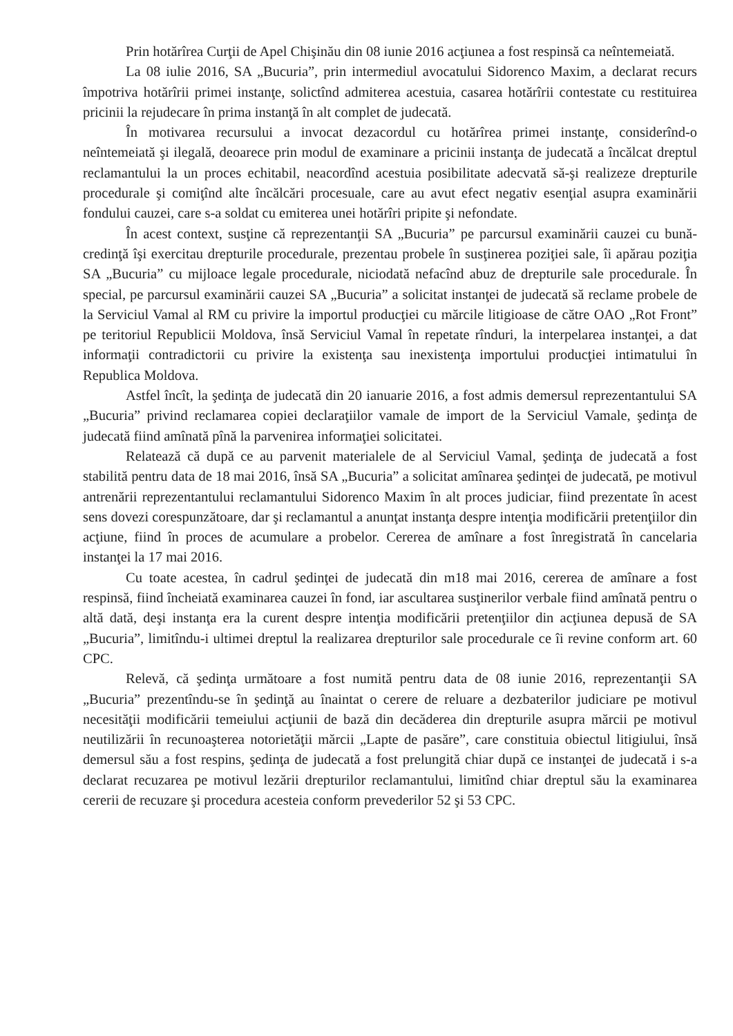Prin hotărîrea Curţii de Apel Chişinău din 08 iunie 2016 acţiunea a fost respinsă ca neîntemeiată.
La 08 iulie 2016, SA „Bucuria”, prin intermediul avocatului Sidorenco Maxim, a declarat recurs împotriva hotărîrii primei instanţe, solictînd admiterea acestuia, casarea hotărîrii contestate cu restituirea pricinii la rejudecare în prima instanţă în alt complet de judecată.
În motivarea recursului a invocat dezacordul cu hotărîrea primei instanţe, considerînd-o neîntemeiată şi ilegală, deoarece prin modul de examinare a pricinii instanţa de judecată a încălcat dreptul reclamantului la un proces echitabil, neacordînd acestuia posibilitate adecvată să-şi realizeze drepturile procedurale şi comiţînd alte încălcări procesuale, care au avut efect negativ esenţial asupra examinării fondului cauzei, care s-a soldat cu emiterea unei hotărîri pripite şi nefondate.
În acest context, susţine că reprezentanţii SA „Bucuria” pe parcursul examinării cauzei cu bună-credinţă îşi exercitau drepturile procedurale, prezentau probele în susţinerea poziţiei sale, îi apărau poziţia SA „Bucuria” cu mijloace legale procedurale, niciodată nefacînd abuz de drepturile sale procedurale. În special, pe parcursul examinării cauzei SA „Bucuria” a solicitat instanţei de judecată să reclame probele de la Serviciul Vamal al RM cu privire la importul producţiei cu mărcile litigioase de către OAO „Rot Front” pe teritoriul Republicii Moldova, însă Serviciul Vamal în repetate rînduri, la interpelarea instanţei, a dat informaţii contradictorii cu privire la existenţa sau inexistenţa importului producţiei intimatului în Republica Moldova.
Astfel încît, la şedinţa de judecată din 20 ianuarie 2016, a fost admis demersul reprezentantului SA „Bucuria” privind reclamarea copiei declaraţiilor vamale de import de la Serviciul Vamale, şedinţa de judecată fiind amînată pînă la parvenirea informaţiei solicitatei.
Relatează că după ce au parvenit materialele de al Serviciul Vamal, şedinţa de judecată a fost stabilită pentru data de 18 mai 2016, însă SA „Bucuria” a solicitat amînarea şedinţei de judecată, pe motivul antrenării reprezentantului reclamantului Sidorenco Maxim în alt proces judiciar, fiind prezentate în acest sens dovezi corespunzătoare, dar şi reclamantul a anunţat instanţa despre intenţia modificării pretenţiilor din acţiune, fiind în proces de acumulare a probelor. Cererea de amînare a fost înregistrată în cancelaria instanţei la 17 mai 2016.
Cu toate acestea, în cadrul şedinţei de judecată din m18 mai 2016, cererea de amînare a fost respinsă, fiind încheiată examinarea cauzei în fond, iar ascultarea susţinerilor verbale fiind amînată pentru o altă dată, deşi instanţa era la curent despre intenţia modificării pretenţiilor din acţiunea depusă de SA „Bucuria”, limitîndu-i ultimei dreptul la realizarea drepturilor sale procedurale ce îi revine conform art. 60 CPC.
Relevă, că şedinţa următoare a fost numită pentru data de 08 iunie 2016, reprezentanţii SA „Bucuria” prezentîndu-se în şedinţă au înaintat o cerere de reluare a dezbaterilor judiciare pe motivul necesităţii modificării temeiului acţiunii de bază din decăderea din drepturile asupra mărcii pe motivul neutilizării în recunoaşterea notorietăţii mărcii „Lapte de pasăre”, care constituia obiectul litigiului, însă demersul său a fost respins, şedinţa de judecată a fost prelungită chiar după ce instanţei de judecată i s-a declarat recuzarea pe motivul lezării drepturilor reclamantului, limitînd chiar dreptul său la examinarea cererii de recuzare şi procedura acesteia conform prevederilor 52 şi 53 CPC.